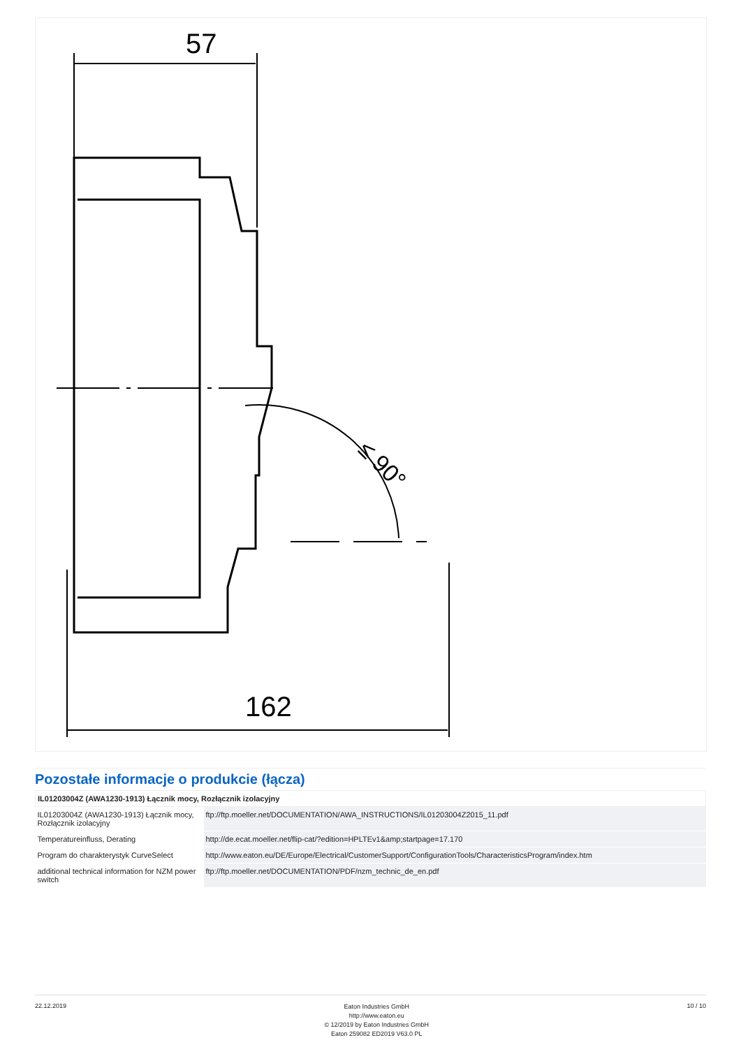57
≤ 90°
162
Pozostałe informacje o produkcie (łącza)
| IL01203004Z (AWA1230-1913) Łącznik mocy, Rozłącznik izolacyjny | |
| --- | --- |
| IL01203004Z (AWA1230-1913) Łącznik mocy, Rozłącznik izolacyjny | ftp://ftp.moeller.net/DOCUMENTATION/AWA_INSTRUCTIONS/IL01203004Z2015_11.pdf |
| Temperatureinfluss, Derating | http://de.ecat.moeller.net/flip-cat/?edition=HPLTEv1&amp;startpage=17.170 |
| Program do charakterystyk CurveSelect | http://www.eaton.eu/DE/Europe/Electrical/CustomerSupport/ConfigurationTools/CharacteristicsProgram/index.htm |
| additional technical information for NZM power switch | ftp://ftp.moeller.net/DOCUMENTATION/PDF/nzm_technic_de_en.pdf |
22.12.2019
Eaton Industries GmbH
http://www.eaton.eu
© 12/2019 by Eaton Industries GmbH
Eaton 259082 ED2019 V63.0 PL
10 / 10